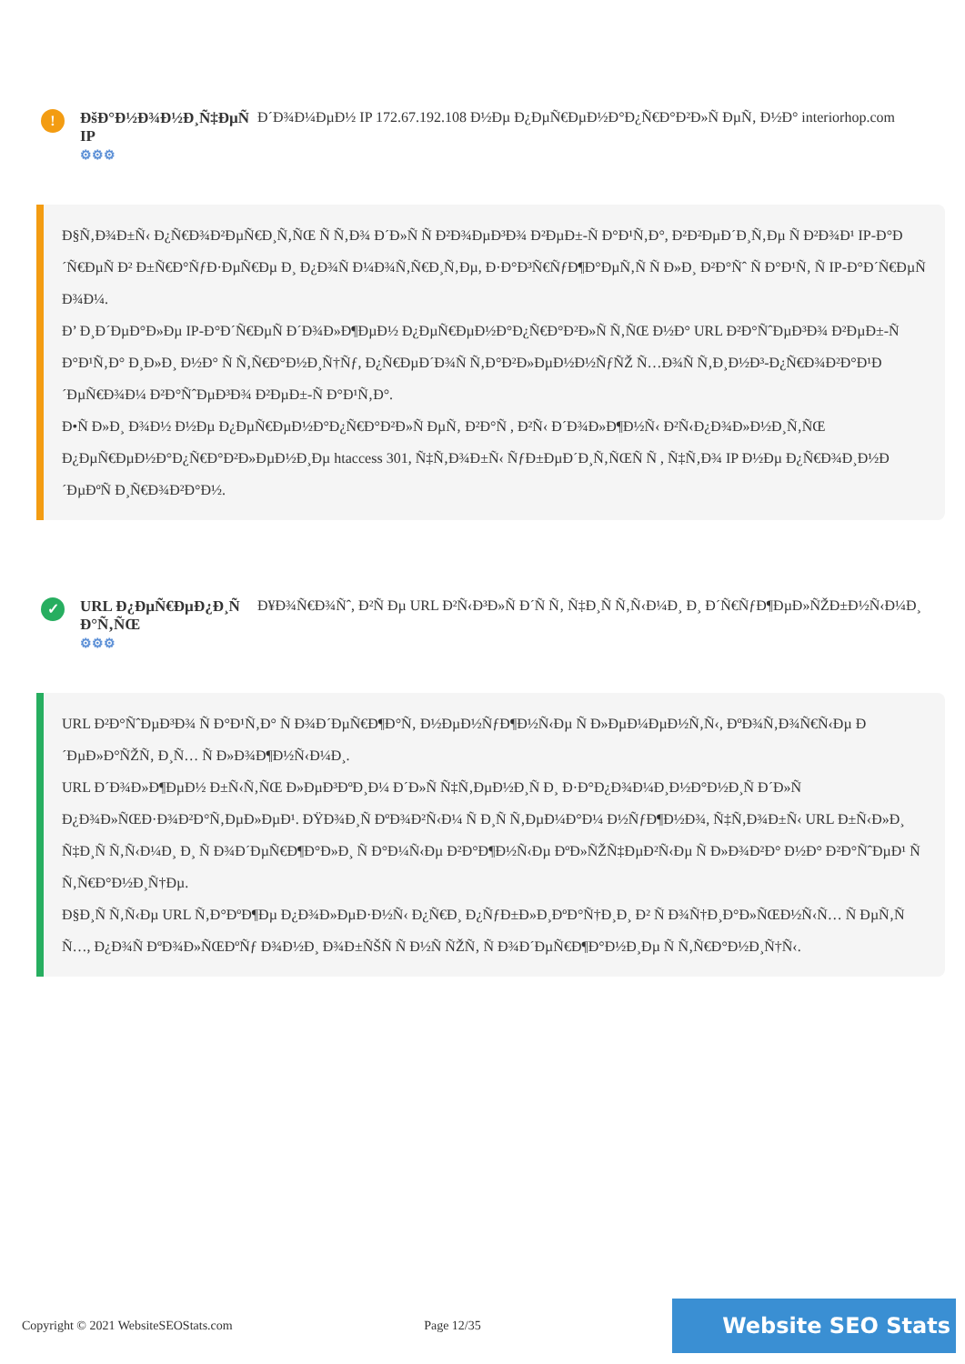!
ÐšÐ°Ð½Ð¾Ð½Ð¸Ñ‡ÐµÑ IP
⚙⚙⚙
Ð´Ð¾Ð¼ÐµÐ½ IP 172.67.192.108 Ð½Ðµ Ð¿ÐµÑ€ÐµÐ½Ð°Ð¿Ñ€Ð°Ð²Ð»Ñ ÐµÑ‚ Ð½Ð° interiorhop.com
Ð§Ñ‚Ð¾Ð±Ñ‹ Ð¿Ñ€Ð¾Ð²ÐµÑ€Ð¸Ñ‚ÑŒ Ñ Ñ‚Ð¾ Ð´Ð»Ñ Ñ Ð²Ð¾ÐµÐ³Ð¾ Ð²ÐµÐ±-Ñ Ð°Ð¹Ñ‚Ð°, Ð²Ð²ÐµÐ´Ð¸Ñ‚Ðµ Ñ Ð²Ð¾Ð¹ IP-Ð°Ð´Ñ€ÐµÑ Ð² Ð±Ñ€Ð°ÑƒÐ·ÐµÑ€Ðµ Ð¸ Ð¿Ð¾Ñ Ð¼Ð¾Ñ‚Ñ€Ð¸Ñ‚Ðµ, Ð·Ð°Ð³Ñ€ÑƒÐ¶Ð°ÐµÑ‚Ñ Ñ Ð»Ð¸ Ð²Ð°Ñˆ Ñ Ð°Ð¹Ñ‚ Ñ IP-Ð°Ð´Ñ€ÐµÑ Ð¾Ð¼.
Ð’ Ð¸Ð´ÐµÐ°Ð»Ðµ IP-Ð°Ð´Ñ€ÐµÑ Ð´Ð¾Ð»Ð¶ÐµÐ½ Ð¿ÐµÑ€ÐµÐ½Ð°Ð¿Ñ€Ð°Ð²Ð»Ñ Ñ‚ÑŒ Ð½Ð° URL Ð²Ð°ÑˆÐµÐ³Ð¾ Ð²ÐµÐ±-Ñ Ð°Ð¹Ñ‚Ð° Ð¸Ð»Ð¸ Ð½Ð° Ñ Ñ‚Ñ€Ð°Ð½Ð¸Ñ†Ñƒ, Ð¿Ñ€ÐµÐ´Ð¾Ñ Ñ‚Ð°Ð²Ð»ÐµÐ½Ð½ÑƒÑŽ Ñ…Ð¾Ñ Ñ‚Ð¸Ð½Ð³-Ð¿Ñ€Ð¾Ð²Ð°Ð¹Ð´ÐµÑ€Ð¾Ð¼ Ð²Ð°ÑˆÐµÐ³Ð¾ Ð²ÐµÐ±-Ñ Ð°Ð¹Ñ‚Ð°.
Ð•Ñ Ð»Ð¸ Ð¾Ð½ Ð½Ðµ Ð¿ÐµÑ€ÐµÐ½Ð°Ð¿Ñ€Ð°Ð²Ð»Ñ ÐµÑ‚ Ð²Ð°Ñ , Ð²Ñ‹ Ð´Ð¾Ð»Ð¶Ð½Ñ‹ Ð²Ñ‹Ð¿Ð¾Ð»Ð½Ð¸Ñ‚ÑŒ Ð¿ÐµÑ€ÐµÐ½Ð°Ð¿Ñ€Ð°Ð²Ð»ÐµÐ½Ð¸Ðµ htaccess 301, Ñ‡Ñ‚Ð¾Ð±Ñ‹ ÑƒÐ±ÐµÐ´Ð¸Ñ‚ÑŒÑ Ñ , Ñ‡Ñ‚Ð¾ IP Ð½Ðµ Ð¿Ñ€Ð¾Ð¸Ð½Ð´ÐµÐºÑ Ð¸Ñ€Ð¾Ð²Ð°Ð½.
✓
URL Ð¿ÐµÑ€ÐµÐ¿Ð¸Ñ Ð°Ñ‚ÑŒ
⚙⚙⚙
Ð¥Ð¾Ñ€Ð¾Ñˆ, Ð²Ñ Ðµ URL Ð²Ñ‹Ð³Ð»Ñ Ð´Ñ Ñ‚ Ñ‡Ð¸Ñ Ñ‚Ñ‹Ð¼Ð¸ Ð¸ Ð´Ñ€ÑƒÐ¶ÐµÐ»ÑŽÐ±Ð½Ñ‹Ð¼Ð¸
URL Ð²Ð°ÑˆÐµÐ³Ð¾ Ñ Ð°Ð¹Ñ‚Ð° Ñ Ð¾Ð´ÐµÑ€Ð¶Ð°Ñ‚ Ð½ÐµÐ½ÑƒÐ¶Ð½Ñ‹Ðµ Ñ Ð»ÐµÐ¼ÐµÐ½Ñ‚Ñ‹, ÐºÐ¾Ñ‚Ð¾Ñ€Ñ‹Ðµ Ð´ÐµÐ»Ð°ÑŽÑ‚ Ð¸Ñ… Ñ Ð»Ð¾Ð¶Ð½Ñ‹Ð¼Ð¸.
URL Ð´Ð¾Ð»Ð¶ÐµÐ½ Ð±Ñ‹Ñ‚ÑŒ Ð»ÐµÐ³ÐºÐ¸Ð¼ Ð´Ð»Ñ Ñ‡Ñ‚ÐµÐ½Ð¸Ñ Ð¸ Ð·Ð°Ð¿Ð¾Ð¼Ð¸Ð½Ð°Ð½Ð¸Ñ Ð´Ð»Ñ Ð¿Ð¾Ð»ÑŒÐ·Ð¾Ð²Ð°Ñ‚ÐµÐ»ÐµÐ¹. ÐŸÐ¾Ð¸Ñ ÐºÐ¾Ð²Ñ‹Ð¼ Ñ Ð¸Ñ Ñ‚ÐµÐ¼Ð°Ð¼ Ð½ÑƒÐ¶Ð½Ð¾, Ñ‡Ñ‚Ð¾Ð±Ñ‹ URL Ð±Ñ‹Ð»Ð¸ Ñ‡Ð¸Ñ Ñ‚Ñ‹Ð¼Ð¸ Ð¸ Ñ Ð¾Ð´ÐµÑ€Ð¶Ð°Ð»Ð¸ Ñ Ð°Ð¼Ñ‹Ðµ Ð²Ð°Ð¶Ð½Ñ‹Ðµ ÐºÐ»ÑŽÑ‡ÐµÐ²Ñ‹Ðµ Ñ Ð»Ð¾Ð²Ð° Ð½Ð° Ð²Ð°ÑˆÐµÐ¹ Ñ Ñ‚Ñ€Ð°Ð½Ð¸Ñ†Ðµ.
Ð§Ð¸Ñ Ñ‚Ñ‹Ðµ URL Ñ‚Ð°ÐºÐ¶Ðµ Ð¿Ð¾Ð»ÐµÐ·Ð½Ñ‹ Ð¿Ñ€Ð¸ Ð¿ÑƒÐ±Ð»Ð¸ÐºÐ°Ñ†Ð¸Ð¸ Ð² Ñ Ð¾Ñ†Ð¸Ð°Ð»ÑŒÐ½Ñ‹Ñ… Ñ ÐµÑ‚Ñ Ñ…, Ð¿Ð¾Ñ ÐºÐ¾Ð»ÑŒÐºÑƒ Ð¾Ð½Ð¸ Ð¾Ð±ÑŠÑ Ñ Ð½Ñ ÑŽÑ‚ Ñ Ð¾Ð´ÐµÑ€Ð¶Ð°Ð½Ð¸Ðµ Ñ Ñ‚Ñ€Ð°Ð½Ð¸Ñ†Ñ‹.
Copyright © 2021 WebsiteSEOStats.com Page 12/35 Website SEO Stats